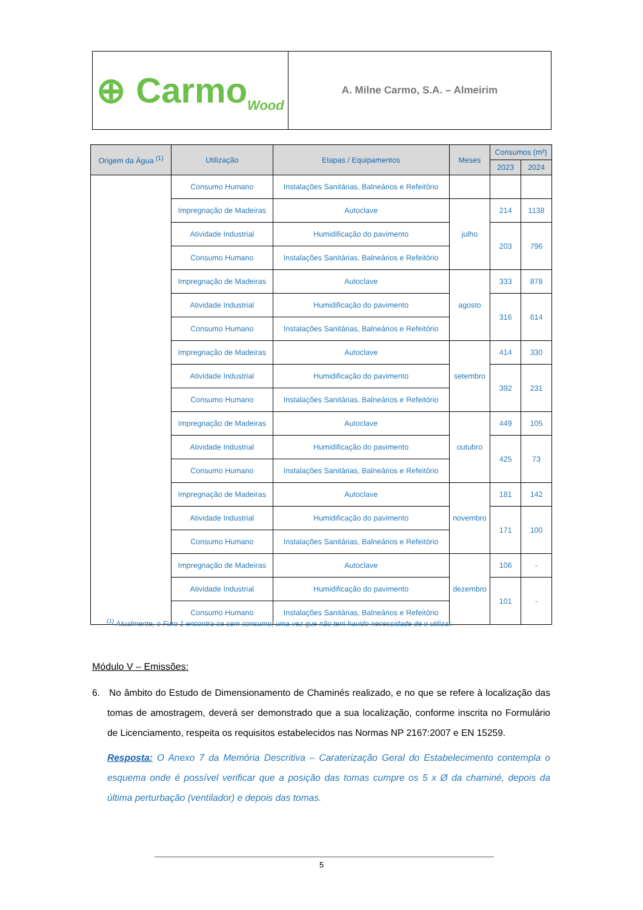⊕ Carmo Wood
A. Milne Carmo, S.A. – Almeirim
| Origem da Água <sup>(1)</sup> | Utilização | Etapas / Equipamentos | Meses | Consumos (m³) | |
| --- | --- | --- | --- | --- | --- |
| | | | | 2023 | 2024 |
| | Consumo Humano | Instalações Sanitárias, Balneários e Refeitório | | | |
| | Impregnação de Madeiras | Autoclave | julho | 214 | 1138 |
| | Atividade Industrial | Humidificação do pavimento | | 203 | 796 |
| | Consumo Humano | Instalações Sanitárias, Balneários e Refeitório | | | |
| | Impregnação de Madeiras | Autoclave | agosto | 333 | 878 |
| | Atividade Industrial | Humidificação do pavimento | | 316 | 614 |
| | Consumo Humano | Instalações Sanitárias, Balneários e Refeitório | | | |
| | Impregnação de Madeiras | Autoclave | setembro | 414 | 330 |
| | Atividade Industrial | Humidificação do pavimento | | 392 | 231 |
| | Consumo Humano | Instalações Sanitárias, Balneários e Refeitório | | | |
| | Impregnação de Madeiras | Autoclave | outubro | 449 | 105 |
| | Atividade Industrial | Humidificação do pavimento | | 425 | 73 |
| | Consumo Humano | Instalações Sanitárias, Balneários e Refeitório | | | |
| | Impregnação de Madeiras | Autoclave | novembro | 181 | 142 |
| | Atividade Industrial | Humidificação do pavimento | | 171 | 100 |
| | Consumo Humano | Instalações Sanitárias, Balneários e Refeitório | | | |
| | Impregnação de Madeiras | Autoclave | dezembro | 106 | - |
| | Atividade Industrial | Humidificação do pavimento | | 101 | - |
| | Consumo Humano | Instalações Sanitárias, Balneários e Refeitório | | | |
<sup>(1)</sup> Atualmente, o Furo 1 encontra-se sem consumo, uma vez que não tem havido necessidade de o utilizar.
Módulo V – Emissões:
6. No âmbito do Estudo de Dimensionamento de Chaminés realizado, e no que se refere à localização das tomas de amostragem, deverá ser demonstrado que a sua localização, conforme inscrita no Formulário de Licenciamento, respeita os requisitos estabelecidos nas Normas NP 2167:2007 e EN 15259.
Resposta: O Anexo 7 da Memória Descritiva – Caraterização Geral do Estabelecimento contempla o esquema onde é possível verificar que a posição das tomas cumpre os 5 x Ø da chaminé, depois da última perturbação (ventilador) e depois das tomas.
5